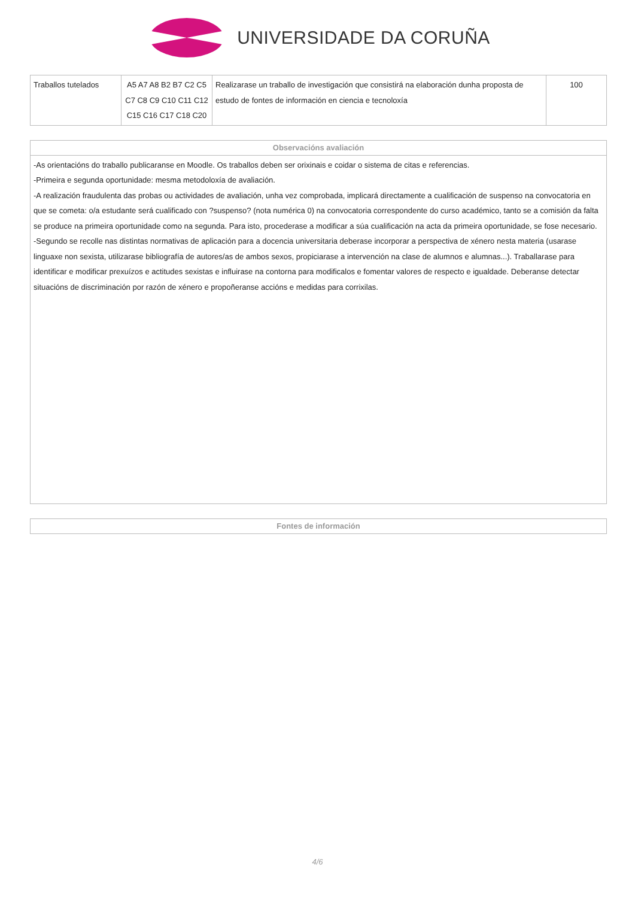UNIVERSIDADE DA CORUÑA
| Traballos tutelados | A5 A7 A8 B2 B7 C2 C5 C7 C8 C9 C10 C11 C12 C15 C16 C17 C18 C20 | Realizarase un traballo de investigación que consistirá na elaboración dunha proposta de estudo de fontes de información en ciencia e tecnoloxía | 100 |
| Observacións avaliación |
| --- |
| -As orientacións do traballo publicaranse en Moodle. Os traballos deben ser orixinais e coidar o sistema de citas e referencias. -Primeira e segunda oportunidade: mesma metodoloxía de avaliación. -A realización fraudulenta das probas ou actividades de avaliación, unha vez comprobada, implicará directamente a cualificación de suspenso na convocatoria en que se cometa: o/a estudante será cualificado con ?suspenso? (nota numérica 0) na convocatoria correspondente do curso académico, tanto se a comisión da falta se produce na primeira oportunidade como na segunda. Para isto, procederase a modificar a súa cualificación na acta da primeira oportunidade, se fose necesario. -Segundo se recolle nas distintas normativas de aplicación para a docencia universitaria deberase incorporar a perspectiva de xénero nesta materia (usarase linguaxe non sexista, utilizarase bibliografía de autores/as de ambos sexos, propiciarase a intervención na clase de alumnos e alumnas...). Traballarase para identificar e modificar prexuízos e actitudes sexistas e influirase na contorna para modificalos e fomentar valores de respecto e igualdade. Deberanse detectar situacións de discriminación por razón de xénero e propoñeranse accións e medidas para corrixilas. |
| Fontes de información |
| --- |
4/6